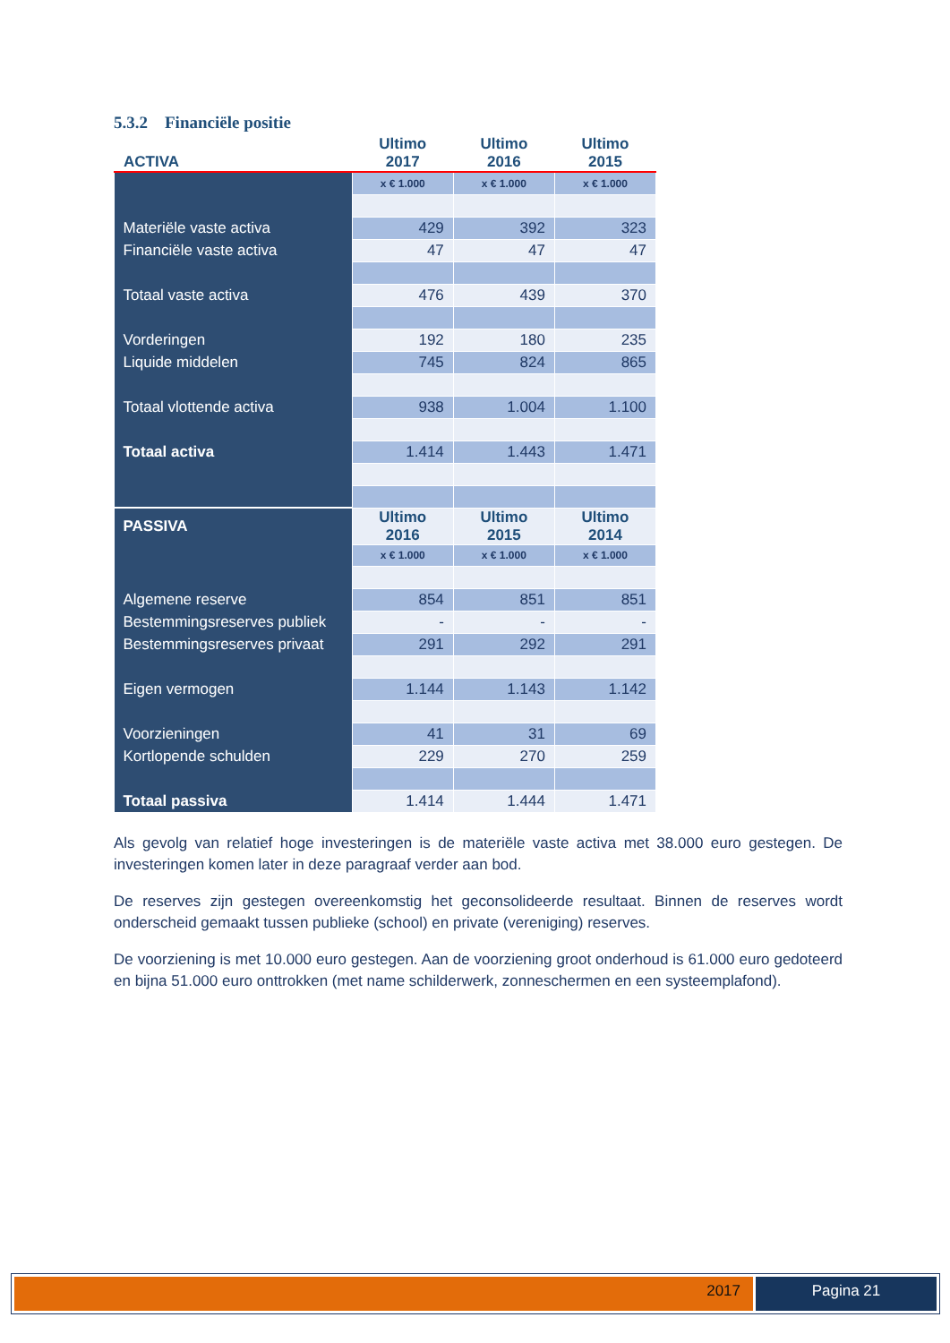5.3.2 Financiële positie
| ACTIVA | Ultimo 2017 | Ultimo 2016 | Ultimo 2015 |
| --- | --- | --- | --- |
| | x € 1.000 | x € 1.000 | x € 1.000 |
| Materiële vaste activa | 429 | 392 | 323 |
| Financiële vaste activa | 47 | 47 | 47 |
| Totaal vaste activa | 476 | 439 | 370 |
| Vorderingen | 192 | 180 | 235 |
| Liquide middelen | 745 | 824 | 865 |
| Totaal vlottende activa | 938 | 1.004 | 1.100 |
| Totaal activa | 1.414 | 1.443 | 1.471 |
| PASSIVA | Ultimo 2016 | Ultimo 2015 | Ultimo 2014 |
| | x € 1.000 | x € 1.000 | x € 1.000 |
| Algemene reserve | 854 | 851 | 851 |
| Bestemmingsreserves publiek | - | - | - |
| Bestemmingsreserves privaat | 291 | 292 | 291 |
| Eigen vermogen | 1.144 | 1.143 | 1.142 |
| Voorzieningen | 41 | 31 | 69 |
| Kortlopende schulden | 229 | 270 | 259 |
| Totaal passiva | 1.414 | 1.444 | 1.471 |
Als gevolg van relatief hoge investeringen is de materiële vaste activa met 38.000 euro gestegen. De investeringen komen later in deze paragraaf verder aan bod.
De reserves zijn gestegen overeenkomstig het geconsolideerde resultaat. Binnen de reserves wordt onderscheid gemaakt tussen publieke (school) en private (vereniging) reserves.
De voorziening is met 10.000 euro gestegen. Aan de voorziening groot onderhoud is 61.000 euro gedoteerd en bijna 51.000 euro onttrokken (met name schilderwerk, zonneschermen en een systeemplafond).
2017 Pagina 21